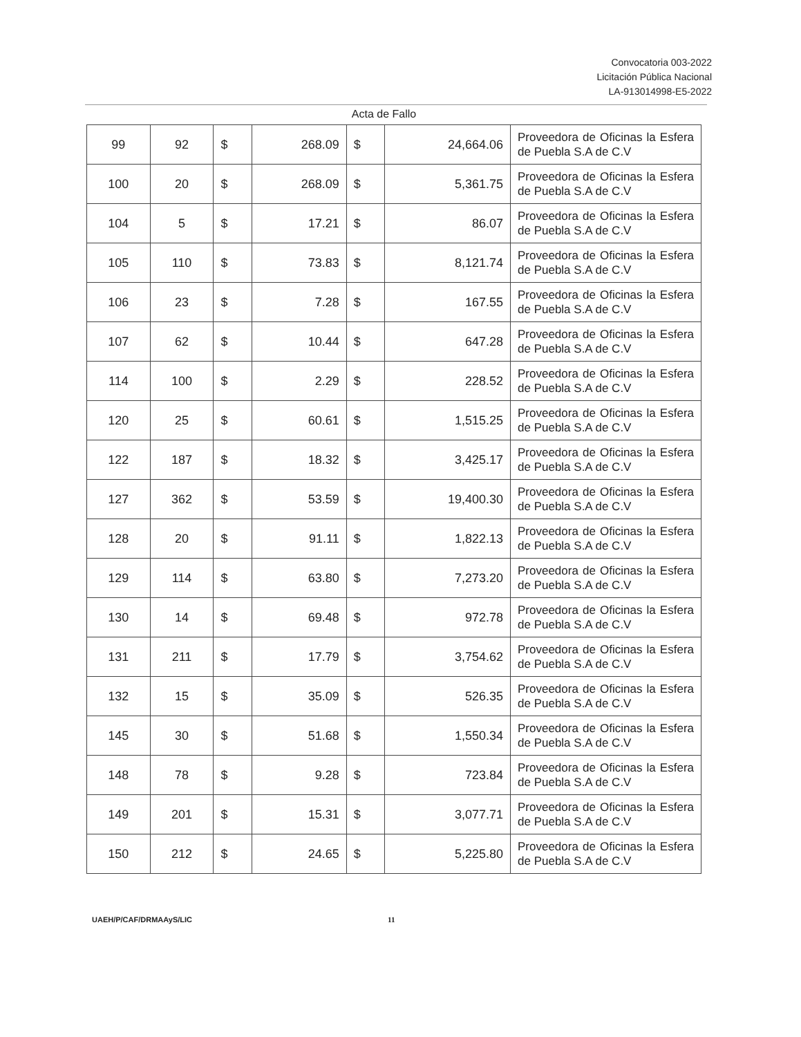Convocatoria 003-2022
Licitación Pública Nacional
LA-913014998-E5-2022
Acta de Fallo
| 99 | 92 | $ | 268.09 | $ | 24,664.06 | Proveedora de Oficinas la Esfera de Puebla S.A de C.V |
| 100 | 20 | $ | 268.09 | $ | 5,361.75 | Proveedora de Oficinas la Esfera de Puebla S.A de C.V |
| 104 | 5 | $ | 17.21 | $ | 86.07 | Proveedora de Oficinas la Esfera de Puebla S.A de C.V |
| 105 | 110 | $ | 73.83 | $ | 8,121.74 | Proveedora de Oficinas la Esfera de Puebla S.A de C.V |
| 106 | 23 | $ | 7.28 | $ | 167.55 | Proveedora de Oficinas la Esfera de Puebla S.A de C.V |
| 107 | 62 | $ | 10.44 | $ | 647.28 | Proveedora de Oficinas la Esfera de Puebla S.A de C.V |
| 114 | 100 | $ | 2.29 | $ | 228.52 | Proveedora de Oficinas la Esfera de Puebla S.A de C.V |
| 120 | 25 | $ | 60.61 | $ | 1,515.25 | Proveedora de Oficinas la Esfera de Puebla S.A de C.V |
| 122 | 187 | $ | 18.32 | $ | 3,425.17 | Proveedora de Oficinas la Esfera de Puebla S.A de C.V |
| 127 | 362 | $ | 53.59 | $ | 19,400.30 | Proveedora de Oficinas la Esfera de Puebla S.A de C.V |
| 128 | 20 | $ | 91.11 | $ | 1,822.13 | Proveedora de Oficinas la Esfera de Puebla S.A de C.V |
| 129 | 114 | $ | 63.80 | $ | 7,273.20 | Proveedora de Oficinas la Esfera de Puebla S.A de C.V |
| 130 | 14 | $ | 69.48 | $ | 972.78 | Proveedora de Oficinas la Esfera de Puebla S.A de C.V |
| 131 | 211 | $ | 17.79 | $ | 3,754.62 | Proveedora de Oficinas la Esfera de Puebla S.A de C.V |
| 132 | 15 | $ | 35.09 | $ | 526.35 | Proveedora de Oficinas la Esfera de Puebla S.A de C.V |
| 145 | 30 | $ | 51.68 | $ | 1,550.34 | Proveedora de Oficinas la Esfera de Puebla S.A de C.V |
| 148 | 78 | $ | 9.28 | $ | 723.84 | Proveedora de Oficinas la Esfera de Puebla S.A de C.V |
| 149 | 201 | $ | 15.31 | $ | 3,077.71 | Proveedora de Oficinas la Esfera de Puebla S.A de C.V |
| 150 | 212 | $ | 24.65 | $ | 5,225.80 | Proveedora de Oficinas la Esfera de Puebla S.A de C.V |
UAEH/P/CAF/DRMAAyS/LIC 11